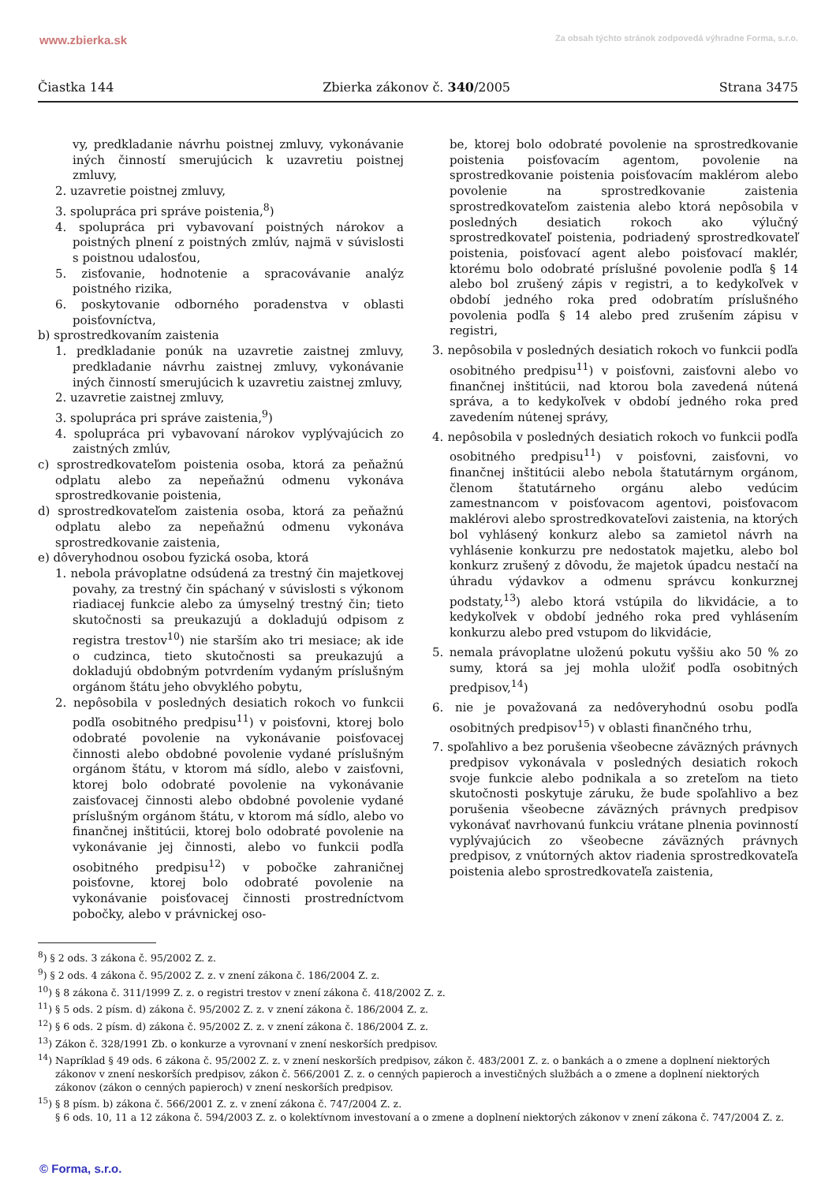www.zbierka.sk Za obsah týchto stránok zodpovedá výhradne Forma, s.r.o.
Čiastka 144 Zbierka zákonov č. 340/2005 Strana 3475
vy, predkladanie návrhu poistnej zmluvy, vykonávanie iných činností smerujúcich k uzavretiu poistnej zmluvy,
2. uzavretie poistnej zmluvy,
3. spolupráca pri správe poistenia,<sup>8</sup>)
4. spolupráca pri vybavovaní poistných nárokov a poistných plnení z poistných zmlúv, najmä v súvislosti s poistnou udalosťou,
5. zisťovanie, hodnotenie a spracovávanie analýz poistného rizika,
6. poskytovanie odborného poradenstva v oblasti poisťovníctva,
b) sprostredkovaním zaistenia
1. predkladanie ponúk na uzavretie zaistnej zmluvy, predkladanie návrhu zaistnej zmluvy, vykonávanie iných činností smerujúcich k uzavretiu zaistnej zmluvy,
2. uzavretie zaistnej zmluvy,
3. spolupráca pri správe zaistenia,<sup>9</sup>)
4. spolupráca pri vybavovaní nárokov vyplývajúcich zo zaistných zmlúv,
c) sprostredkovateľom poistenia osoba, ktorá za peňažnú odplatu alebo za nepeňažnú odmenu vykonáva sprostredkovanie poistenia,
d) sprostredkovateľom zaistenia osoba, ktorá za peňažnú odplatu alebo za nepeňažnú odmenu vykonáva sprostredkovanie zaistenia,
e) dôveryhodnou osobou fyzická osoba, ktorá
1. nebola právoplatne odsúdená za trestný čin majetkovej povahy, za trestný čin spáchaný v súvislosti s výkonom riadiacej funkcie alebo za úmyselný trestný čin; tieto skutočnosti sa preukazujú a dokladujú odpisom z registra trestov<sup>10</sup>) nie starším ako tri mesiace; ak ide o cudzinca, tieto skutočnosti sa preukazujú a dokladujú obdobným potvrdením vydaným príslušným orgánom štátu jeho obvyklého pobytu,
2. nepôsobila v posledných desiatich rokoch vo funkcii podľa osobitného predpisu<sup>11</sup>) v poisťovni, ktorej bolo odobraté povolenie na vykonávanie poisťovacej činnosti alebo obdobné povolenie vydané príslušným orgánom štátu, v ktorom má sídlo, alebo v zaisťovni, ktorej bolo odobraté povolenie na vykonávanie zaisťovacej činnosti alebo obdobné povolenie vydané príslušným orgánom štátu, v ktorom má sídlo, alebo vo finančnej inštitúcii, ktorej bolo odobraté povolenie na vykonávanie jej činnosti, alebo vo funkcii podľa osobitného predpisu<sup>12</sup>) v pobočke zahraničnej poisťovne, ktorej bolo odobraté povolenie na vykonávanie poisťovacej činnosti prostredníctvom pobočky, alebo v právnickej oso-
be, ktorej bolo odobraté povolenie na sprostredkovanie poistenia poisťovacím agentom, povolenie na sprostredkovanie poistenia poisťovacím maklérom alebo povolenie na sprostredkovanie zaistenia sprostredkovateľom zaistenia alebo ktorá nepôsobila v posledných desiatich rokoch ako výlučný sprostredkovateľ poistenia, podriadený sprostredkovateľ poistenia, poisťovací agent alebo poisťovací maklér, ktorému bolo odobraté príslušné povolenie podľa § 14 alebo bol zrušený zápis v registri, a to kedykoľvek v období jedného roka pred odobratím príslušného povolenia podľa § 14 alebo pred zrušením zápisu v registri,
3. nepôsobila v posledných desiatich rokoch vo funkcii podľa osobitného predpisu<sup>11</sup>) v poisťovni, zaisťovni alebo vo finančnej inštitúcii, nad ktorou bola zavedená nútená správa, a to kedykoľvek v období jedného roka pred zavedením nútenej správy,
4. nepôsobila v posledných desiatich rokoch vo funkcii podľa osobitného predpisu<sup>11</sup>) v poisťovni, zaisťovni, vo finančnej inštitúcii alebo nebola štatutárnym orgánom, členom štatutárneho orgánu alebo vedúcim zamestnancom v poisťovacom agentovi, poisťovacom maklérovi alebo sprostredkovateľovi zaistenia, na ktorých bol vyhlásený konkurz alebo sa zamietol návrh na vyhlásenie konkurzu pre nedostatok majetku, alebo bol konkurz zrušený z dôvodu, že majetok úpadcu nestačí na úhradu výdavkov a odmenu správcu konkurznej podstaty,<sup>13</sup>) alebo ktorá vstúpila do likvidácie, a to kedykoľvek v období jedného roka pred vyhlásením konkurzu alebo pred vstupom do likvidácie,
5. nemala právoplatne uloženú pokutu vyššiu ako 50 % zo sumy, ktorá sa jej mohla uložiť podľa osobitných predpisov,<sup>14</sup>)
6. nie je považovaná za nedôveryhodnú osobu podľa osobitných predpisov<sup>15</sup>) v oblasti finančného trhu,
7. spoľahlivo a bez porušenia všeobecne záväzných právnych predpisov vykonávala v posledných desiatich rokoch svoje funkcie alebo podnikala a so zreteľom na tieto skutočnosti poskytuje záruku, že bude spoľahlivo a bez porušenia všeobecne záväzných právnych predpisov vykonávať navrhovanú funkciu vrátane plnenia povinností vyplývajúcich zo všeobecne záväzných právnych predpisov, z vnútorných aktov riadenia sprostredkovateľa poistenia alebo sprostredkovateľa zaistenia,
<sup>8</sup>) § 2 ods. 3 zákona č. 95/2002 Z. z.
<sup>9</sup>) § 2 ods. 4 zákona č. 95/2002 Z. z. v znení zákona č. 186/2004 Z. z.
<sup>10</sup>) § 8 zákona č. 311/1999 Z. z. o registri trestov v znení zákona č. 418/2002 Z. z.
<sup>11</sup>) § 5 ods. 2 písm. d) zákona č. 95/2002 Z. z. v znení zákona č. 186/2004 Z. z.
<sup>12</sup>) § 6 ods. 2 písm. d) zákona č. 95/2002 Z. z. v znení zákona č. 186/2004 Z. z.
<sup>13</sup>) Zákon č. 328/1991 Zb. o konkurze a vyrovnaní v znení neskorších predpisov.
<sup>14</sup>) Napríklad § 49 ods. 6 zákona č. 95/2002 Z. z. v znení neskorších predpisov, zákon č. 483/2001 Z. z. o bankách a o zmene a doplnení niektorých zákonov v znení neskorších predpisov, zákon č. 566/2001 Z. z. o cenných papieroch a investičných službách a o zmene a doplnení niektorých zákonov (zákon o cenných papieroch) v znení neskorších predpisov.
<sup>15</sup>) § 8 písm. b) zákona č. 566/2001 Z. z. v znení zákona č. 747/2004 Z. z.
§ 6 ods. 10, 11 a 12 zákona č. 594/2003 Z. z. o kolektívnom investovaní a o zmene a doplnení niektorých zákonov v znení zákona č. 747/2004 Z. z.
© Forma, s.r.o.